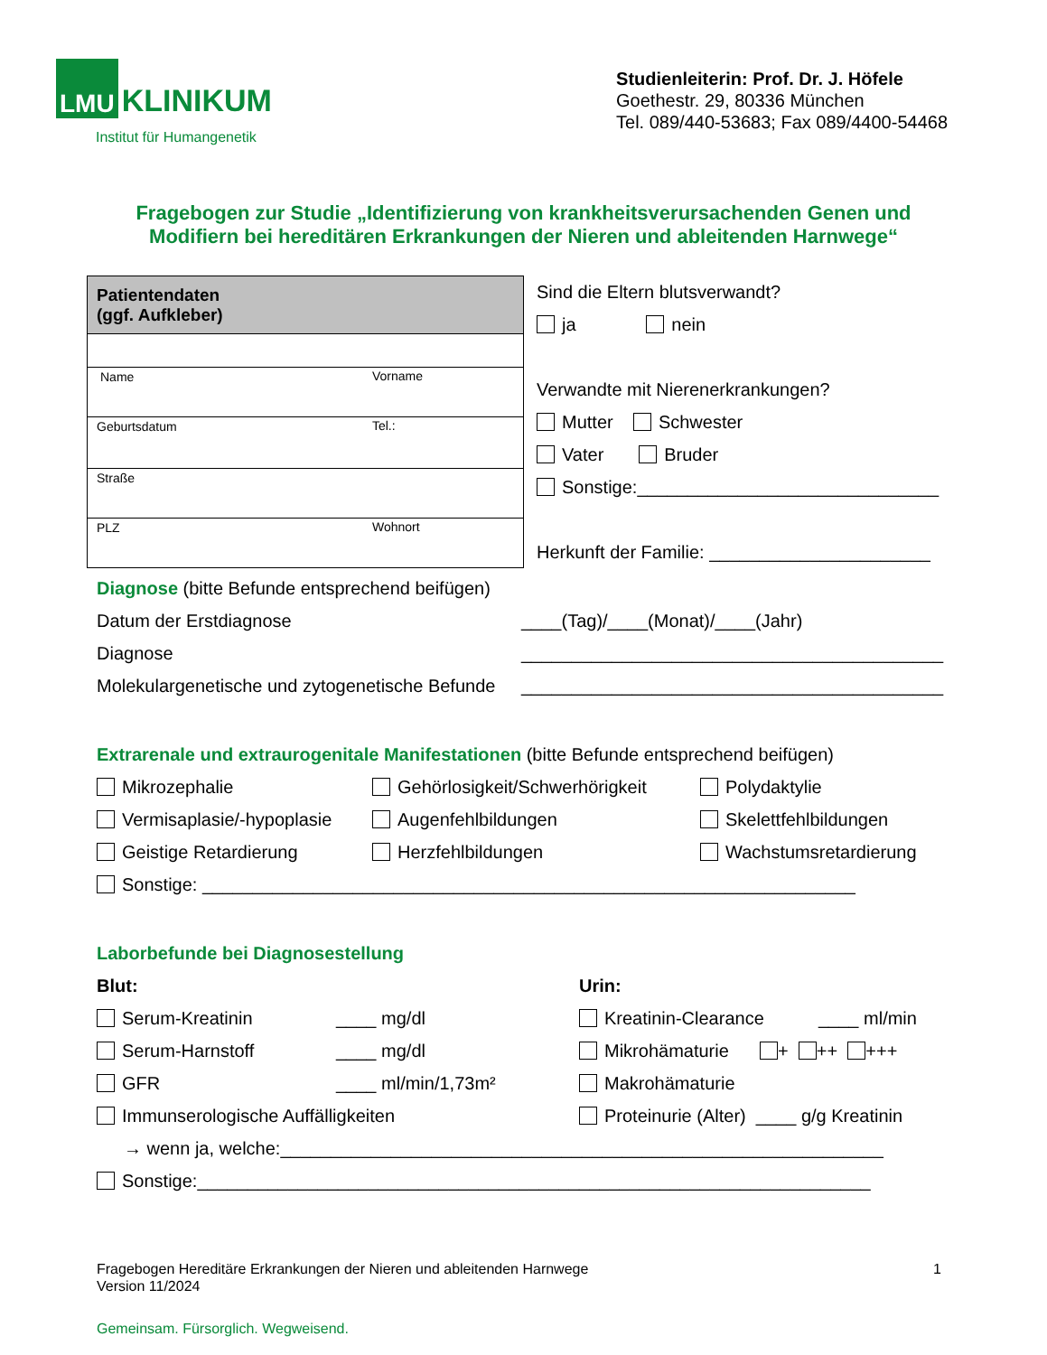LMU
KLINIKUM
Institut für Humangenetik
Studienleiterin: Prof. Dr. J. Höfele
Goethestr. 29, 80336 München
Tel. 089/440-53683; Fax 089/4400-54468
Fragebogen zur Studie „Identifizierung von krankheitsverursachenden Genen und
Modifiern bei hereditären Erkrankungen der Nieren und ableitenden Harnwege“
| Patientendaten (ggf. Aufkleber) | |
| --- | --- |
| Name | Vorname |
| Geburtsdatum | Tel.: |
| Straße | |
| PLZ | Wohnort |
Sind die Eltern blutsverwandt?
ja nein
Verwandte mit Nierenerkrankungen?
Mutter Schwester
Vater Bruder
Sonstige:______________________________
Herkunft der Familie: ______________________
Diagnose (bitte Befunde entsprechend beifügen)
Datum der Erstdiagnose ____(Tag)/____(Monat)/____(Jahr)
Diagnose __________________________________________
Molekulargenetische und zytogenetische Befunde __________________________________________
Extrarenale und extraurogenitale Manifestationen (bitte Befunde entsprechend beifügen)
Mikrozephalie Gehörlosigkeit/Schwerhörigkeit Polydaktylie
Vermisaplasie/-hypoplasie Augenfehlbildungen Skelettfehlbildungen
Geistige Retardierung Herzfehlbildungen Wachstumsretardierung
Sonstige: _________________________________________________________________
Laborbefunde bei Diagnosestellung
Blut: Urin:
Serum-Kreatinin ____ mg/dl Kreatinin-Clearance ____ ml/min
Serum-Harnstoff ____ mg/dl Mikrohämaturie + ++ +++
GFR ____ ml/min/1,73m² Makrohämaturie
Immunserologische Auffälligkeiten Proteinurie (Alter) ____ g/g Kreatinin
→ wenn ja, welche:____________________________________________________________
Sonstige:___________________________________________________________________
Fragebogen Hereditäre Erkrankungen der Nieren und ableitenden Harnwege
Version 11/2024
1
Gemeinsam. Fürsorglich. Wegweisend.